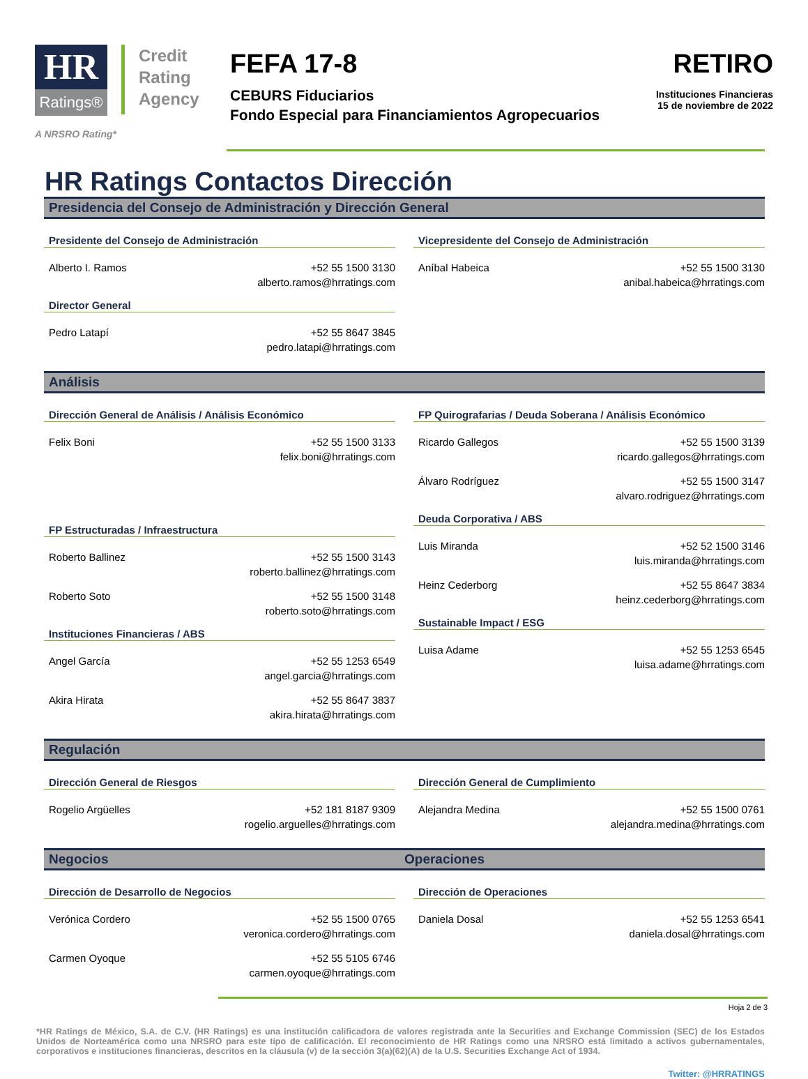HR
Ratings®
Credit
Rating
Agency
A NRSRO Rating*
FEFA 17-8
CEBURS Fiduciarios
Fondo Especial para Financiamientos Agropecuarios
RETIRO
Instituciones Financieras
15 de noviembre de 2022
HR Ratings Contactos Dirección
Presidencia del Consejo de Administración y Dirección General
Presidente del Consejo de Administración
Alberto I. Ramos +52 55 1500 3130
alberto.ramos@hrratings.com
Director General
Pedro Latapí +52 55 8647 3845
pedro.latapi@hrratings.com
Vicepresidente del Consejo de Administración
Aníbal Habeica +52 55 1500 3130
anibal.habeica@hrratings.com
Análisis
Dirección General de Análisis / Análisis Económico
Felix Boni +52 55 1500 3133
felix.boni@hrratings.com
FP Estructuradas / Infraestructura
Roberto Ballinez +52 55 1500 3143
roberto.ballinez@hrratings.com
Roberto Soto +52 55 1500 3148
roberto.soto@hrratings.com
Instituciones Financieras / ABS
Angel García +52 55 1253 6549
angel.garcia@hrratings.com
Akira Hirata +52 55 8647 3837
akira.hirata@hrratings.com
FP Quirografarias / Deuda Soberana / Análisis Económico
Ricardo Gallegos +52 55 1500 3139
ricardo.gallegos@hrratings.com
Álvaro Rodríguez +52 55 1500 3147
alvaro.rodriguez@hrratings.com
Deuda Corporativa / ABS
Luis Miranda +52 52 1500 3146
luis.miranda@hrratings.com
Heinz Cederborg +52 55 8647 3834
heinz.cederborg@hrratings.com
Sustainable Impact / ESG
Luisa Adame +52 55 1253 6545
luisa.adame@hrratings.com
Regulación
Dirección General de Riesgos
Rogelio Argüelles +52 181 8187 9309
rogelio.arguelles@hrratings.com
Dirección General de Cumplimiento
Alejandra Medina +52 55 1500 0761
alejandra.medina@hrratings.com
Negocios Operaciones
Dirección de Desarrollo de Negocios
Verónica Cordero +52 55 1500 0765
veronica.cordero@hrratings.com
Carmen Oyoque +52 55 5105 6746
carmen.oyoque@hrratings.com
Dirección de Operaciones
Daniela Dosal +52 55 1253 6541
daniela.dosal@hrratings.com
Hoja 2 de 3
*HR Ratings de México, S.A. de C.V. (HR Ratings) es una institución calificadora de valores registrada ante la Securities and Exchange Commission (SEC) de los Estados Unidos de Norteamérica como una NRSRO para este tipo de calificación. El reconocimiento de HR Ratings como una NRSRO está limitado a activos gubernamentales, corporativos e instituciones financieras, descritos en la cláusula (v) de la sección 3(a)(62)(A) de la U.S. Securities Exchange Act of 1934.
Twitter: @HRRATINGS